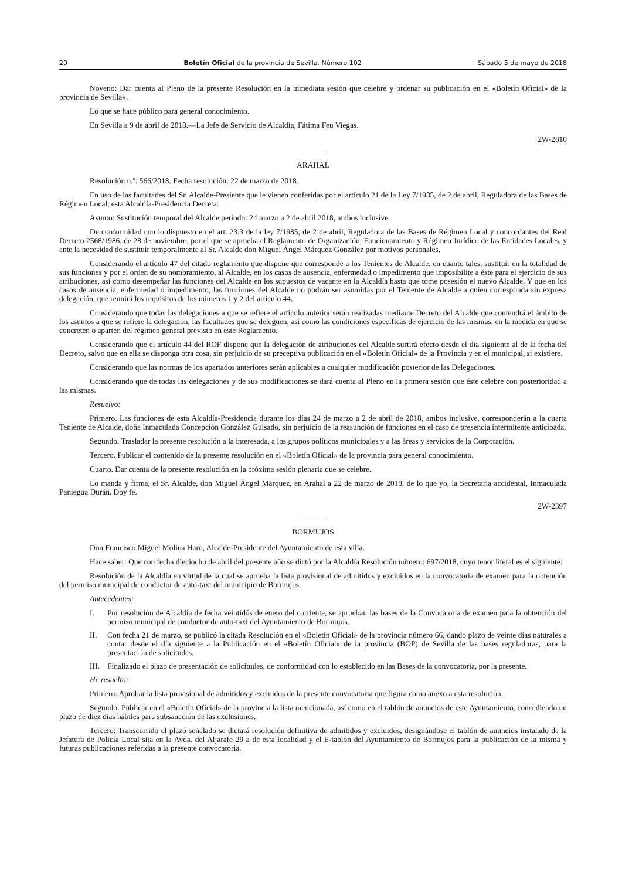20 Boletín Oficial de la provincia de Sevilla. Número 102 Sábado 5 de mayo de 2018
Noveno: Dar cuenta al Pleno de la presente Resolución en la inmediata sesión que celebre y ordenar su publicación en el «Boletín Oficial» de la provincia de Sevilla».
Lo que se hace público para general conocimiento.
En Sevilla a 9 de abril de 2018.—La Jefe de Servicio de Alcaldía, Fátima Feu Viegas.
2W-2810
ARAHAL
Resolución n.º: 566/2018. Fecha resolución: 22 de marzo de 2018.
En uso de las facultades del Sr. Alcalde-Presiente que le vienen conferidas por el artículo 21 de la Ley 7/1985, de 2 de abril, Reguladora de las Bases de Régimen Local, esta Alcaldía-Presidencia Decreta:
Asunto: Sustitución temporal del Alcalde periodo: 24 marzo a 2 de abril 2018, ambos inclusive.
De conformidad con lo dispuesto en el art. 23.3 de la ley 7/1985, de 2 de abril, Reguladora de las Bases de Régimen Local y concordantes del Real Decreto 2568/1986, de 28 de noviembre, por el que se aprueba el Reglamento de Organización, Funcionamiento y Régimen Jurídico de las Entidades Locales, y ante la necesidad de sustituir temporalmente al Sr. Alcalde don Miguel Ángel Márquez González por motivos personales.
Considerando el artículo 47 del citado reglamento que dispone que corresponde a los Tenientes de Alcalde, en cuanto tales, sustituir en la totalidad de sus funciones y por el orden de su nombramiento, al Alcalde, en los casos de ausencia, enfermedad o impedimento que imposibilite a éste para el ejercicio de sus atribuciones, así como desempeñar las funciones del Alcalde en los supuestos de vacante en la Alcaldía hasta que tome posesión el nuevo Alcalde. Y que en los casos de ausencia, enfermedad o impedimento, las funciones del Alcalde no podrán ser asumidas por el Teniente de Alcalde a quien corresponda sin expresa delegación, que reunirá los requisitos de los números 1 y 2 del artículo 44.
Considerando que todas las delegaciones a que se refiere el artículo anterior serán realizadas mediante Decreto del Alcalde que contendrá el ámbito de los asuntos a que se refiere la delegación, las facultades que se deleguen, así como las condiciones específicas de ejercicio de las mismas, en la medida en que se concreten o aparten del régimen general previsto en este Reglamento.
Considerando que el artículo 44 del ROF dispone que la delegación de atribuciones del Alcalde surtirá efecto desde el día siguiente al de la fecha del Decreto, salvo que en ella se disponga otra cosa, sin perjuicio de su preceptiva publicación en el «Boletín Oficial» de la Provincia y en el municipal, si existiere.
Considerando que las normas de los apartados anteriores serán aplicables a cualquier modificación posterior de las Delegaciones.
Considerando que de todas las delegaciones y de sus modificaciones se dará cuenta al Pleno en la primera sesión que éste celebre con posterioridad a las mismas.
Resuelvo:
Primero. Las funciones de esta Alcaldía-Presidencia durante los días 24 de marzo a 2 de abril de 2018, ambos inclusive, corresponderán a la cuarta Teniente de Alcalde, doña Inmaculada Concepción González Guisado, sin perjuicio de la reasunción de funciones en el caso de presencia intermitente anticipada.
Segundo. Trasladar la presente resolución a la interesada, a los grupos políticos municipales y a las áreas y servicios de la Corporación.
Tercero. Publicar el contenido de la presente resolución en el «Boletín Oficial» de la provincia para general conocimiento.
Cuarto. Dar cuenta de la presente resolución en la próxima sesión plenaria que se celebre.
Lo manda y firma, el Sr. Alcalde, don Miguel Ángel Márquez, en Arahal a 22 de marzo de 2018, de lo que yo, la Secretaria accidental, Inmaculada Paniegua Durán. Doy fe.
2W-2397
BORMUJOS
Don Francisco Miguel Molina Haro, Alcalde-Presidente del Ayuntamiento de esta villa.
Hace saber: Que con fecha dieciocho de abril del presente año se dictó por la Alcaldía Resolución número: 697/2018, cuyo tenor literal es el siguiente:
Resolución de la Alcaldía en virtud de la cual se aprueba la lista provisional de admitidos y excluidos en la convocatoria de examen para la obtención del permiso municipal de conductor de auto-taxi del municipio de Bormujos.
Antecedentes:
I. Por resolución de Alcaldía de fecha veintidós de enero del corriente, se aprueban las bases de la Convocatoria de examen para la obtención del permiso municipal de conductor de auto-taxi del Ayuntamiento de Bormujos.
II. Con fecha 21 de marzo, se publicó la citada Resolución en el «Boletín Oficial» de la provincia número 66, dando plazo de veinte días naturales a contar desde el día siguiente a la Publicación en el «Boletín Oficial» de la provincia (BOP) de Sevilla de las bases reguladoras, para la presentación de solicitudes.
III. Finalizado el plazo de presentación de solicitudes, de conformidad con lo establecido en las Bases de la convocatoria, por la presente.
He resuelto:
Primero: Aprobar la lista provisional de admitidos y excluidos de la presente convocatoria que figura como anexo a esta resolución.
Segundo: Publicar en el «Boletín Oficial» de la provincia la lista mencionada, así como en el tablón de anuncios de este Ayuntamiento, concediendo un plazo de diez días hábiles para subsanación de las exclusiones.
Tercero: Transcurrido el plazo señalado se dictará resolución definitiva de admitidos y excluidos, designándose el tablón de anuncios instalado de la Jefatura de Policía Local sita en la Avda. del Aljarafe 29 a de esta localidad y el E-tablón del Ayuntamiento de Bormujos para la publicación de la misma y futuras publicaciones referidas a la presente convocatoria.